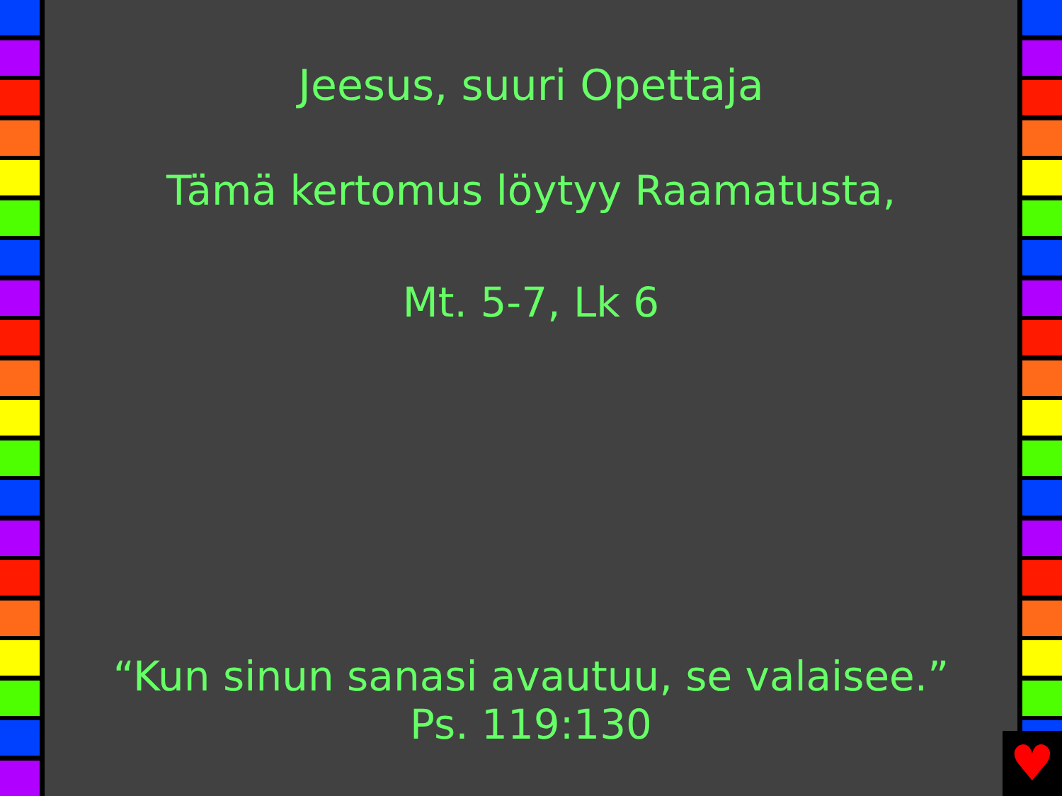Jeesus, suuri Opettaja
Tämä kertomus löytyy Raamatusta,
Mt. 5-7, Lk 6
“Kun sinun sanasi avautuu, se valaisee.”
Ps. 119:130
♥